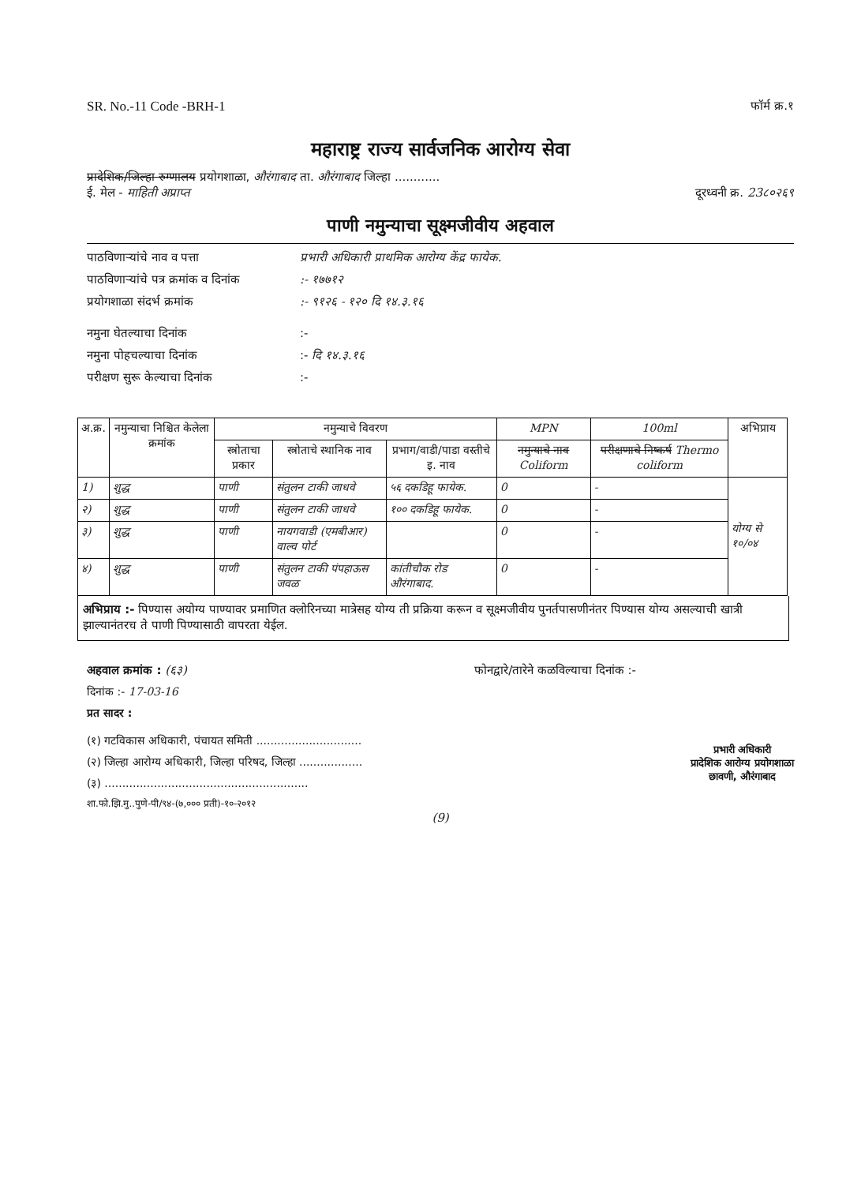SR. No.-11 Code -BRH-1 फॉर्म क्र.१
महाराष्ट्र राज्य सार्वजनिक आरोग्य सेवा
प्रादेशिक/जिल्हा रुग्णालय प्रयोगशाळा, औरंगाबाद ता. औरंगाबाद जिल्हा ............
ई. मेल - माहिती अप्राप्त दूरध्वनी क्र. 23८०२६९
पाणी नमुन्याचा सूक्ष्मजीवीय अहवाल
पाठविणाऱ्यांचे नाव व पत्ता प्रभारी अधिकारी प्राथमिक आरोग्य केंद्र फायेक.
पाठविणाऱ्यांचे पत्र क्रमांक व दिनांक:- १७७१२
प्रयोगशाळा संदर्भ क्रमांक:- ९१२६ - १२० दि १४.३.१६
नमुना घेतल्याचा दिनांक:-
नमुना पोहचल्याचा दिनांक:- दि १४.३.१६
परीक्षण सुरू केल्याचा दिनांक:-
| अ.क्र. | नमुन्याचा निश्चित केलेला क्रमांक | नमुन्याचे विवरण | | | MPN | 100ml | अभिप्राय |
| --- | --- | --- | --- | --- | --- | --- | --- |
| | | स्त्रोताचा प्रकार | स्त्रोताचे स्थानिक नाव | प्रभाग/वाडी/पाडा वस्तीचे इ. नाव | नमुन्याचे नाव Coliform | परीक्षणाचे निष्कर्ष Thermo coliform | |
| 1) | शुद्ध | पाणी | संतुलन टाकी जाधवे | ५६ दकडिहू फायेक. | 0 | - | योग्य से १०/०४ |
| २) | शुद्ध | पाणी | संतुलन टाकी जाधवे | १०० दकडिहू फायेक. | 0 | - | |
| ३) | शुद्ध | पाणी | नायगवाडी (एमबीआर) वाल्व पोर्ट | | 0 | - | |
| ४) | शुद्ध | पाणी | संतुलन टाकी पंपहाऊस जवळ | कांतीचौक रोड औरंगाबाद. | 0 | - | |
अभिप्राय :- पिण्यास अयोग्य पाण्यावर प्रमाणित क्लोरिनच्या मात्रेसह योग्य ती प्रक्रिया करून व सूक्ष्मजीवीय पुनर्तपासणीनंतर पिण्यास योग्य असल्याची खात्री झाल्यानंतरच ते पाणी पिण्यासाठी वापरता येईल.
अहवाल क्रमांक : (६३) फोनद्वारे/तारेने कळविल्याचा दिनांक :-
दिनांक :- 17-03-16
प्रत सादर :
(१) गटविकास अधिकारी, पंचायत समिती ..............................
(२) जिल्हा आरोग्य अधिकारी, जिल्हा परिषद, जिल्हा ..................
(३) ..........................................................
शा.फो.झि.मु..पुणे-पी/९४-(७,००० प्रती)-१०-२०१२
प्रभारी अधिकारी
प्रादेशिक आरोग्य प्रयोगशाळा
छावणी, औरंगाबाद
(9)